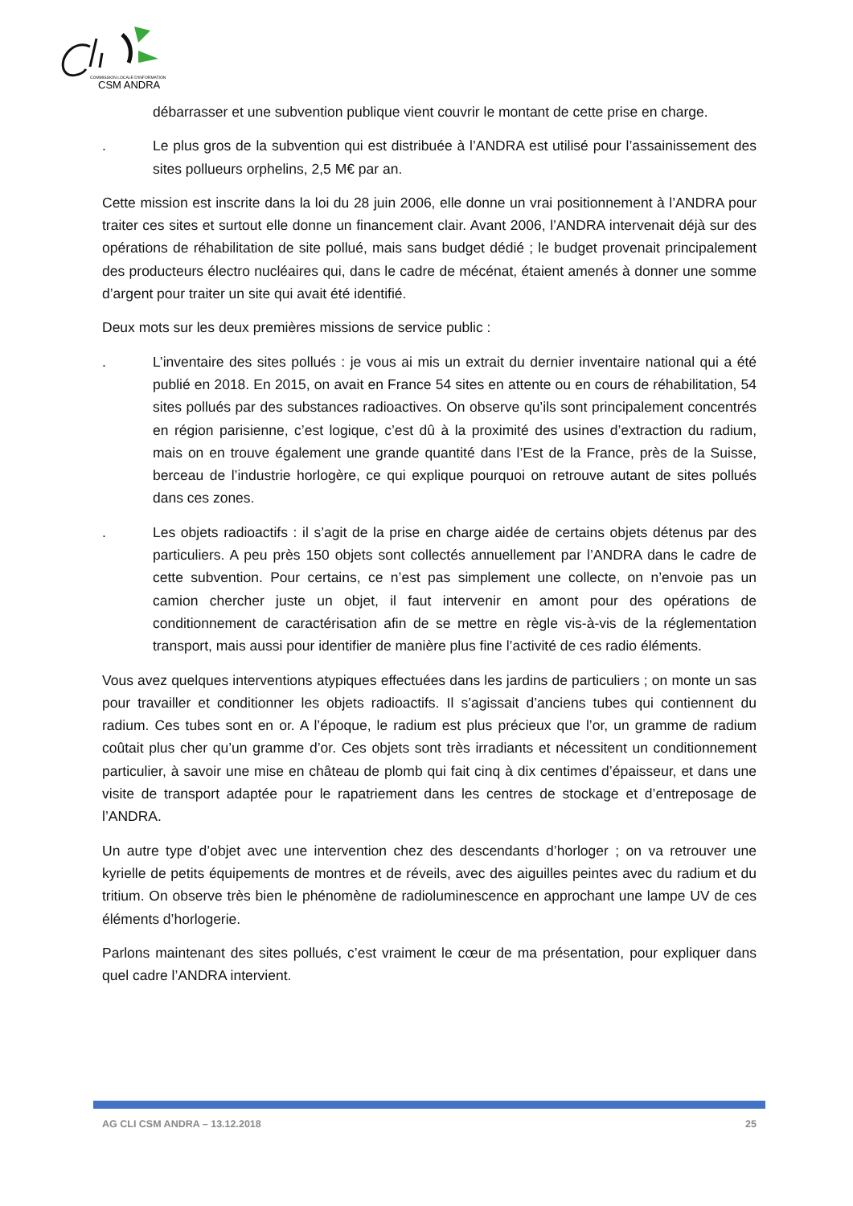COMMISSION LOCALE D'INFORMATION
CSM ANDRA
débarrasser et une subvention publique vient couvrir le montant de cette prise en charge.
. Le plus gros de la subvention qui est distribuée à l’ANDRA est utilisé pour l’assainissement des sites pollueurs orphelins, 2,5 M€ par an.
Cette mission est inscrite dans la loi du 28 juin 2006, elle donne un vrai positionnement à l’ANDRA pour traiter ces sites et surtout elle donne un financement clair. Avant 2006, l’ANDRA intervenait déjà sur des opérations de réhabilitation de site pollué, mais sans budget dédié ; le budget provenait principalement des producteurs électro nucléaires qui, dans le cadre de mécénat, étaient amenés à donner une somme d’argent pour traiter un site qui avait été identifié.
Deux mots sur les deux premières missions de service public :
. L’inventaire des sites pollués : je vous ai mis un extrait du dernier inventaire national qui a été publié en 2018. En 2015, on avait en France 54 sites en attente ou en cours de réhabilitation, 54 sites pollués par des substances radioactives. On observe qu’ils sont principalement concentrés en région parisienne, c’est logique, c’est dû à la proximité des usines d’extraction du radium, mais on en trouve également une grande quantité dans l’Est de la France, près de la Suisse, berceau de l’industrie horlogère, ce qui explique pourquoi on retrouve autant de sites pollués dans ces zones.
. Les objets radioactifs : il s’agit de la prise en charge aidée de certains objets détenus par des particuliers. A peu près 150 objets sont collectés annuellement par l’ANDRA dans le cadre de cette subvention. Pour certains, ce n’est pas simplement une collecte, on n’envoie pas un camion chercher juste un objet, il faut intervenir en amont pour des opérations de conditionnement de caractérisation afin de se mettre en règle vis-à-vis de la réglementation transport, mais aussi pour identifier de manière plus fine l’activité de ces radio éléments.
Vous avez quelques interventions atypiques effectuées dans les jardins de particuliers ; on monte un sas pour travailler et conditionner les objets radioactifs. Il s’agissait d’anciens tubes qui contiennent du radium. Ces tubes sont en or. A l’époque, le radium est plus précieux que l’or, un gramme de radium coûtait plus cher qu’un gramme d’or. Ces objets sont très irradiants et nécessitent un conditionnement particulier, à savoir une mise en château de plomb qui fait cinq à dix centimes d’épaisseur, et dans une visite de transport adaptée pour le rapatriement dans les centres de stockage et d’entreposage de l’ANDRA.
Un autre type d’objet avec une intervention chez des descendants d’horloger ; on va retrouver une kyrielle de petits équipements de montres et de réveils, avec des aiguilles peintes avec du radium et du tritium. On observe très bien le phénomène de radioluminescence en approchant une lampe UV de ces éléments d’horlogerie.
Parlons maintenant des sites pollués, c’est vraiment le cœur de ma présentation, pour expliquer dans quel cadre l’ANDRA intervient.
AG CLI CSM ANDRA – 13.12.2018 25